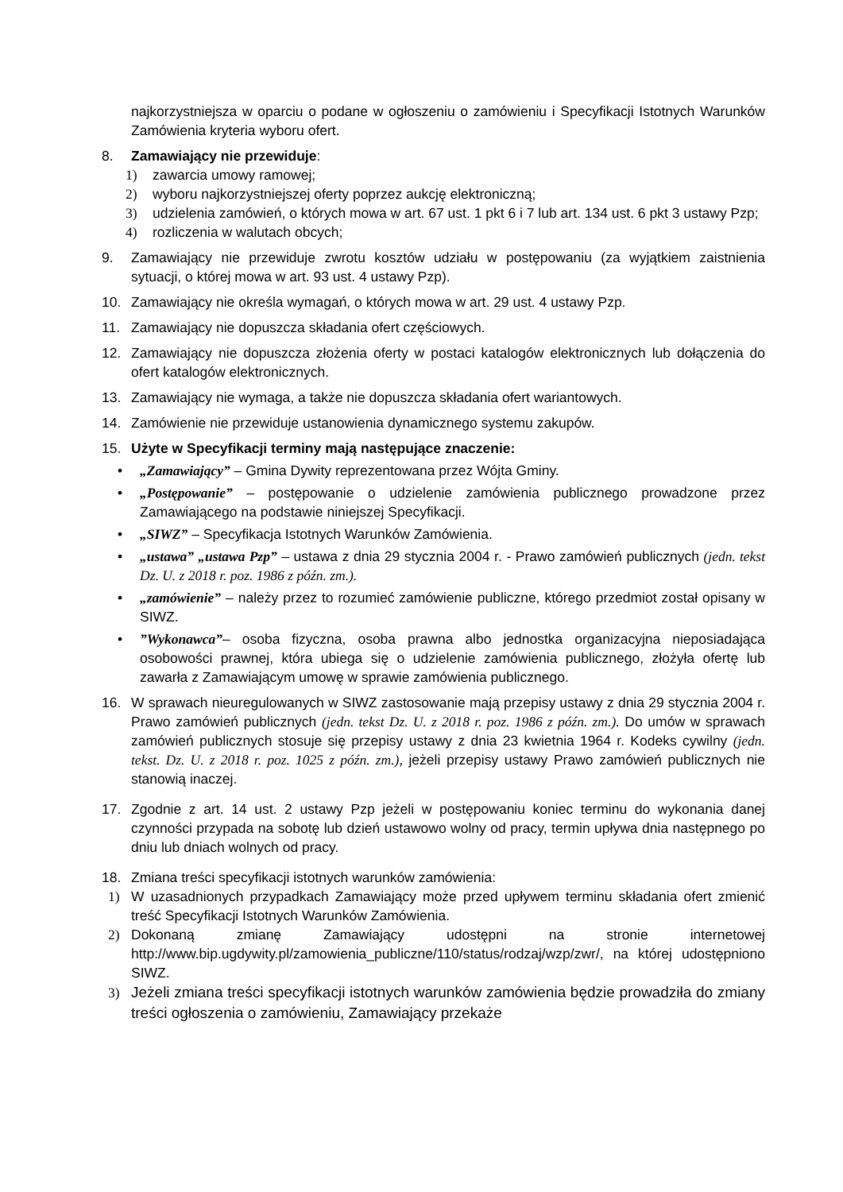najkorzystniejsza w oparciu o podane w ogłoszeniu o zamówieniu i Specyfikacji Istotnych Warunków Zamówienia kryteria wyboru ofert.
8. Zamawiający nie przewiduje:
1) zawarcia umowy ramowej;
2) wyboru najkorzystniejszej oferty poprzez aukcję elektroniczną;
3) udzielenia zamówień, o których mowa w art. 67 ust. 1 pkt 6 i 7 lub art. 134 ust. 6 pkt 3 ustawy Pzp;
4) rozliczenia w walutach obcych;
9. Zamawiający nie przewiduje zwrotu kosztów udziału w postępowaniu (za wyjątkiem zaistnienia sytuacji, o której mowa w art. 93 ust. 4 ustawy Pzp).
10. Zamawiający nie określa wymagań, o których mowa w art. 29 ust. 4 ustawy Pzp.
11. Zamawiający nie dopuszcza składania ofert częściowych.
12. Zamawiający nie dopuszcza złożenia oferty w postaci katalogów elektronicznych lub dołączenia do ofert katalogów elektronicznych.
13. Zamawiający nie wymaga, a także nie dopuszcza składania ofert wariantowych.
14. Zamówienie nie przewiduje ustanowienia dynamicznego systemu zakupów.
15. Użyte w Specyfikacji terminy mają następujące znaczenie:
• „Zamawiający” – Gmina Dywity reprezentowana przez Wójta Gminy.
• „Postępowanie” – postępowanie o udzielenie zamówienia publicznego prowadzone przez Zamawiającego na podstawie niniejszej Specyfikacji.
• „SIWZ” – Specyfikacja Istotnych Warunków Zamówienia.
• „ustawa” „ustawa Pzp” – ustawa z dnia 29 stycznia 2004 r. - Prawo zamówień publicznych (jedn. tekst Dz. U. z 2018 r. poz. 1986 z późn. zm.).
• „zamówienie” – należy przez to rozumieć zamówienie publiczne, którego przedmiot został opisany w SIWZ.
•”Wykonawca”– osoba fizyczna, osoba prawna albo jednostka organizacyjna nieposiadająca osobowości prawnej, która ubiega się o udzielenie zamówienia publicznego, złożyła ofertę lub zawarła z Zamawiającym umowę w sprawie zamówienia publicznego.
16. W sprawach nieuregulowanych w SIWZ zastosowanie mają przepisy ustawy z dnia 29 stycznia 2004 r. Prawo zamówień publicznych (jedn. tekst Dz. U. z 2018 r. poz. 1986 z późn. zm.). Do umów w sprawach zamówień publicznych stosuje się przepisy ustawy z dnia 23 kwietnia 1964 r. Kodeks cywilny (jedn. tekst. Dz. U. z 2018 r. poz. 1025 z późn. zm.), jeżeli przepisy ustawy Prawo zamówień publicznych nie stanowią inaczej.
17. Zgodnie z art. 14 ust. 2 ustawy Pzp jeżeli w postępowaniu koniec terminu do wykonania danej czynności przypada na sobotę lub dzień ustawowo wolny od pracy, termin upływa dnia następnego po dniu lub dniach wolnych od pracy.
18. Zmiana treści specyfikacji istotnych warunków zamówienia:
1) W uzasadnionych przypadkach Zamawiający może przed upływem terminu składania ofert zmienić treść Specyfikacji Istotnych Warunków Zamówienia.
2) Dokonaną zmianę Zamawiający udostępni na stronie internetowej http://www.bip.ugdywity.pl/zamowienia_publiczne/110/status/rodzaj/wzp/zwr/, na której udostępniono SIWZ.
3) Jeżeli zmiana treści specyfikacji istotnych warunków zamówienia będzie prowadziła do zmiany treści ogłoszenia o zamówieniu, Zamawiający przekaże